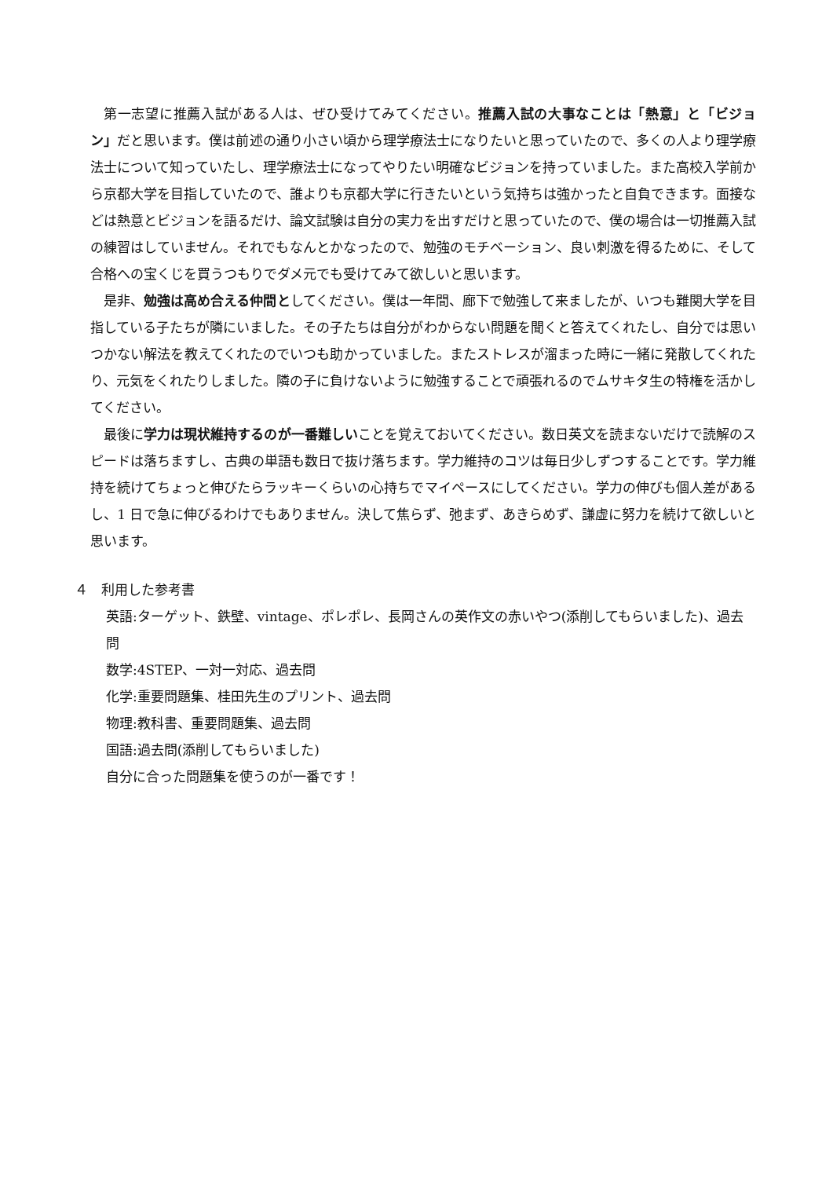第一志望に推薦入試がある人は、ぜひ受けてみてください。推薦入試の大事なことは「熱意」と「ビジョン」だと思います。僕は前述の通り小さい頃から理学療法士になりたいと思っていたので、多くの人より理学療法士について知っていたし、理学療法士になってやりたい明確なビジョンを持っていました。また高校入学前から京都大学を目指していたので、誰よりも京都大学に行きたいという気持ちは強かったと自負できます。面接などは熱意とビジョンを語るだけ、論文試験は自分の実力を出すだけと思っていたので、僕の場合は一切推薦入試の練習はしていません。それでもなんとかなったので、勉強のモチベーション、良い刺激を得るために、そして合格への宝くじを買うつもりでダメ元でも受けてみて欲しいと思います。
是非、勉強は高め合える仲間としてください。僕は一年間、廊下で勉強して来ましたが、いつも難関大学を目指している子たちが隣にいました。その子たちは自分がわからない問題を聞くと答えてくれたし、自分では思いつかない解法を教えてくれたのでいつも助かっていました。またストレスが溜まった時に一緒に発散してくれたり、元気をくれたりしました。隣の子に負けないように勉強することで頑張れるのでムサキタ生の特権を活かしてください。
最後に学力は現状維持するのが一番難しいことを覚えておいてください。数日英文を読まないだけで読解のスピードは落ちますし、古典の単語も数日で抜け落ちます。学力維持のコツは毎日少しずつすることです。学力維持を続けてちょっと伸びたらラッキーくらいの心持ちでマイペースにしてください。学力の伸びも個人差があるし、1 日で急に伸びるわけでもありません。決して焦らず、弛まず、あきらめず、謙虚に努力を続けて欲しいと思います。
４　利用した参考書
英語:ターゲット、鉄壁、vintage、ポレポレ、長岡さんの英作文の赤いやつ(添削してもらいました)、過去問
数学:4STEP、一対一対応、過去問
化学:重要問題集、桂田先生のプリント、過去問
物理:教科書、重要問題集、過去問
国語:過去問(添削してもらいました)
自分に合った問題集を使うのが一番です！